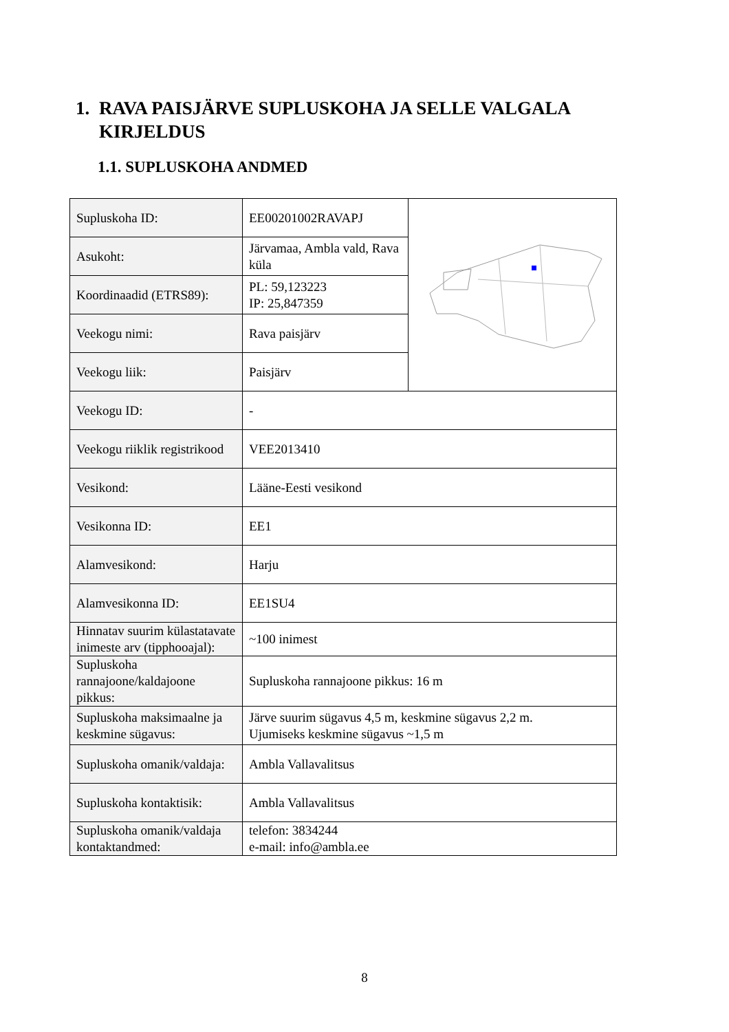1. RAVA PAISJÄRVE SUPLUSKOHA JA SELLE VALGALA KIRJELDUS
1.1. SUPLUSKOHA ANDMED
| Supluskoha ID: | EE00201002RAVAPJ | |
| Asukoht: | Järvamaa, Ambla vald, Rava küla | |
| Koordinaadid (ETRS89): | PL: 59,123223 IP: 25,847359 | |
| Veekogu nimi: | Rava paisjärv | |
| Veekogu liik: | Paisjärv | |
| Veekogu ID: | - | |
| Veekogu riiklik registrikood | VEE2013410 | |
| Vesikond: | Lääne-Eesti vesikond | |
| Vesikonna ID: | EE1 | |
| Alamvesikond: | Harju | |
| Alamvesikonna ID: | EE1SU4 | |
| Hinnatav suurim külastatavate inimeste arv (tipphooajal): | ~100 inimest | |
| Supluskoha rannajoone/kaldajoone pikkus: | Supluskoha rannajoone pikkus: 16 m | |
| Supluskoha maksimaalne ja keskmine sügavus: | Järve suurim sügavus 4,5 m, keskmine sügavus 2,2 m. Ujumiseks keskmine sügavus ~1,5 m | |
| Supluskoha omanik/valdaja: | Ambla Vallavalitsus | |
| Supluskoha kontaktisik: | Ambla Vallavalitsus | |
| Supluskoha omanik/valdaja kontaktandmed: | telefon: 3834244 e-mail: info@ambla.ee | |
8